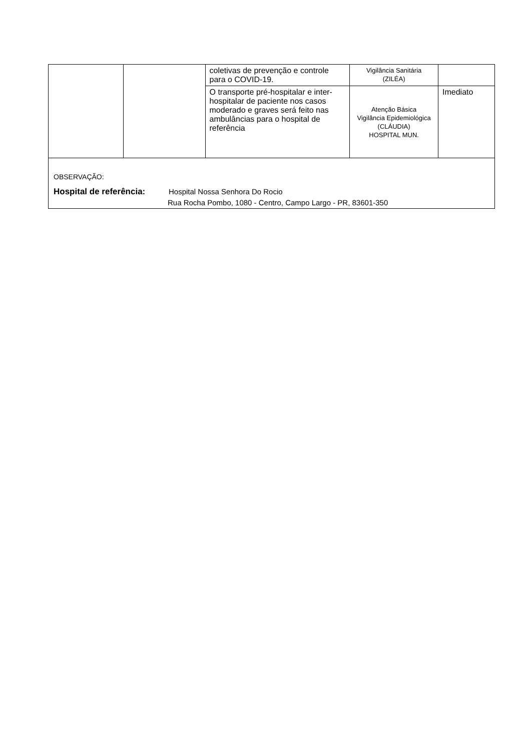| | | coletivas de prevenção e controle para o COVID-19. | Vigilância Sanitária (ZILÉA) | |
| | | O transporte pré-hospitalar e inter-hospitalar de paciente nos casos moderado e graves será feito nas ambulâncias para o hospital de referência | Atenção Básica Vigilância Epidemiológica (CLÁUDIA) HOSPITAL MUN. | Imediato |
| OBSERVAÇÃO: Hospital de referência: Hospital Nossa Senhora Do Rocio Rua Rocha Pombo, 1080 - Centro, Campo Largo - PR, 83601-350 | | | | |